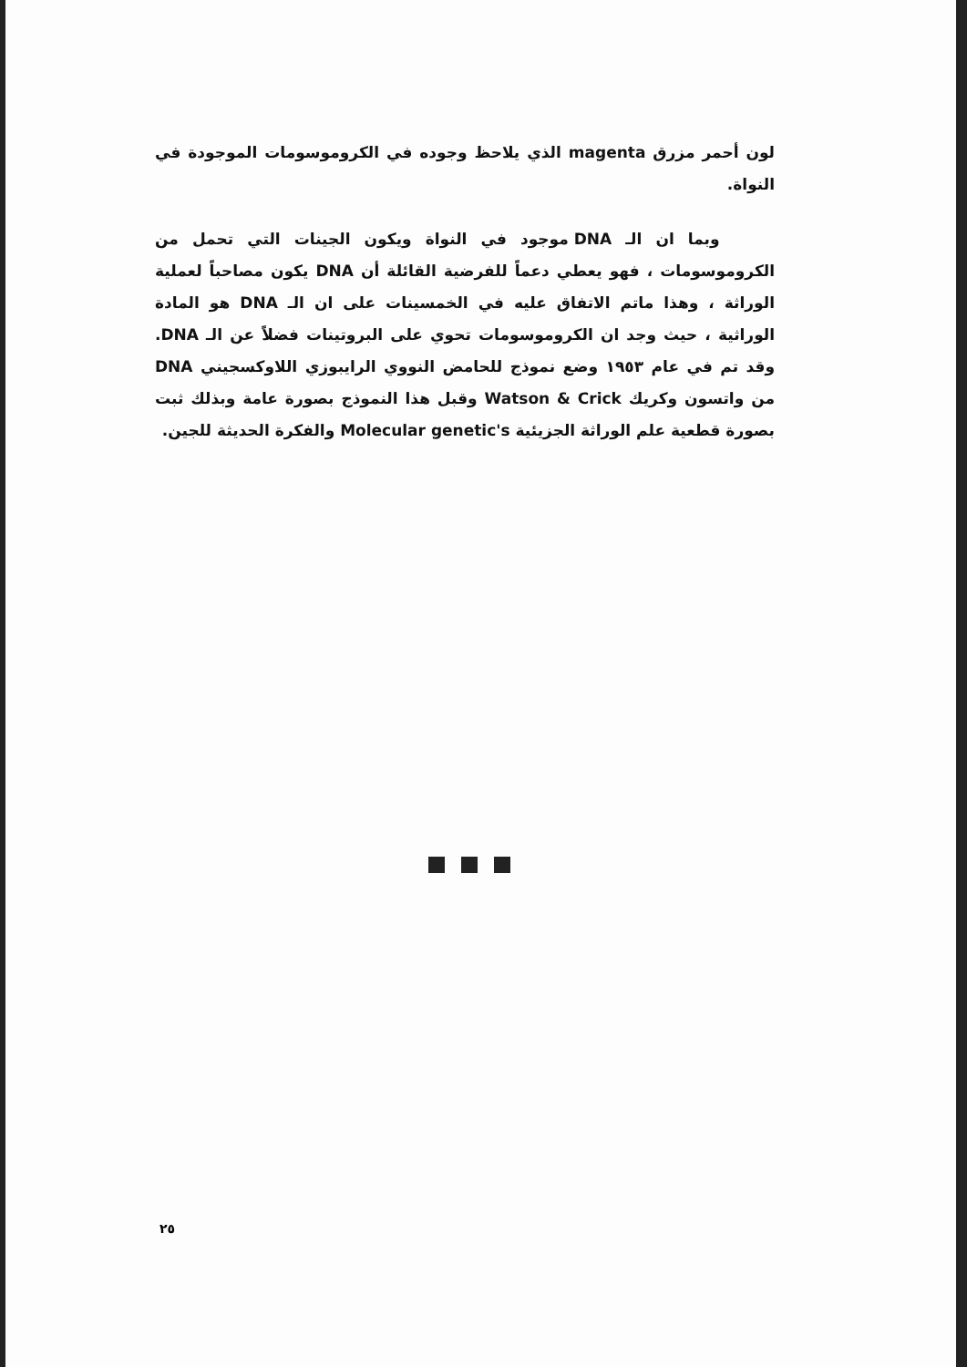لون أحمر مزرق magenta الذي يلاحظ وجوده في الكروموسومات الموجودة في النواة.
وبما ان الـ DNA موجود في النواة ويكون الجينات التي تحمل من الكروموسومات ، فهو يعطي دعماً للفرضية القائلة أن DNA يكون مصاحباً لعملية الوراثة ، وهذا ماتم الاتفاق عليه في الخمسينات على ان الـ DNA هو المادة الوراثية ، حيث وجد ان الكروموسومات تحوي على البروتينات فضلاً عن الـ DNA. وقد تم في عام ١٩٥٣ وضع نموذج للحامض النووي الرايبوزي اللاوكسجيني DNA من واتسون وكريك Watson & Crick وقبل هذا النموذج بصورة عامة وبذلك ثبت بصورة قطعية علم الوراثة الجزيئية Molecular genetic's والفكرة الحديثة للجين.
٢٥